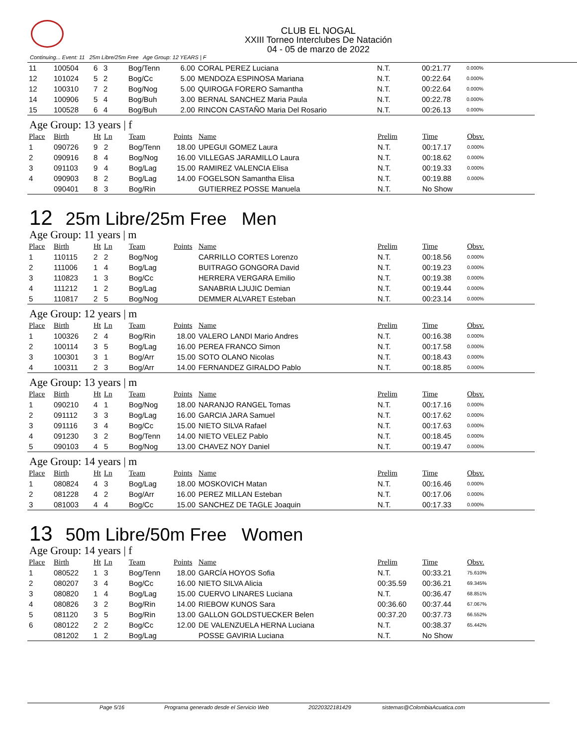CLUB EL NOGAL
XXIII Torneo Interclubes De Natación
04 - 05 de marzo de 2022
Continuing... Event: 11 25m Libre/25m Free Age Group: 12 YEARS | F
| 11 | 100504 | 6 | 3 | Bog/Tenn | 6.00 | CORAL PEREZ Luciana | N.T. | 00:21.77 | 0.000% |
| 12 | 101024 | 5 | 2 | Bog/Cc | 5.00 | MENDOZA ESPINOSA Mariana | N.T. | 00:22.64 | 0.000% |
| 12 | 100310 | 7 | 2 | Bog/Nog | 5.00 | QUIROGA FORERO Samantha | N.T. | 00:22.64 | 0.000% |
| 14 | 100906 | 5 | 4 | Bog/Buh | 3.00 | BERNAL SANCHEZ Maria Paula | N.T. | 00:22.78 | 0.000% |
| 15 | 100528 | 6 | 4 | Bog/Buh | 2.00 | RINCON CASTAÑO Maria Del Rosario | N.T. | 00:26.13 | 0.000% |
Age Group: 13 years | f
| Place | Birth | Ht | Ln | Team | Points | Name | Prelim | Time | Obsv. |
| --- | --- | --- | --- | --- | --- | --- | --- | --- | --- |
| 1 | 090726 | 9 | 2 | Bog/Tenn | 18.00 | UPEGUI GOMEZ Laura | N.T. | 00:17.17 | 0.000% |
| 2 | 090916 | 8 | 4 | Bog/Nog | 16.00 | VILLEGAS JARAMILLO Laura | N.T. | 00:18.62 | 0.000% |
| 3 | 091103 | 9 | 4 | Bog/Lag | 15.00 | RAMIREZ VALENCIA Elisa | N.T. | 00:19.33 | 0.000% |
| 4 | 090903 | 8 | 2 | Bog/Lag | 14.00 | FOGELSON Samantha Elisa | N.T. | 00:19.88 | 0.000% |
| | 090401 | 8 | 3 | Bog/Rin | | GUTIERREZ POSSE Manuela | N.T. | No Show | |
12 25m Libre/25m Free Men
Age Group: 11 years | m
| Place | Birth | Ht | Ln | Team | Points | Name | Prelim | Time | Obsv. |
| --- | --- | --- | --- | --- | --- | --- | --- | --- | --- |
| 1 | 110115 | 2 | 2 | Bog/Nog | | CARRILLO CORTES Lorenzo | N.T. | 00:18.56 | 0.000% |
| 2 | 111006 | 1 | 4 | Bog/Lag | | BUITRAGO GONGORA David | N.T. | 00:19.23 | 0.000% |
| 3 | 110823 | 1 | 3 | Bog/Cc | | HERRERA VERGARA Emilio | N.T. | 00:19.38 | 0.000% |
| 4 | 111212 | 1 | 2 | Bog/Lag | | SANABRIA LJUJIC Demian | N.T. | 00:19.44 | 0.000% |
| 5 | 110817 | 2 | 5 | Bog/Nog | | DEMMER ALVARET Esteban | N.T. | 00:23.14 | 0.000% |
Age Group: 12 years | m
| Place | Birth | Ht | Ln | Team | Points | Name | Prelim | Time | Obsv. |
| --- | --- | --- | --- | --- | --- | --- | --- | --- | --- |
| 1 | 100326 | 2 | 4 | Bog/Rin | 18.00 | VALERO LANDI Mario Andres | N.T. | 00:16.38 | 0.000% |
| 2 | 100114 | 3 | 5 | Bog/Lag | 16.00 | PEREA FRANCO Simon | N.T. | 00:17.58 | 0.000% |
| 3 | 100301 | 3 | 1 | Bog/Arr | 15.00 | SOTO OLANO Nicolas | N.T. | 00:18.43 | 0.000% |
| 4 | 100311 | 2 | 3 | Bog/Arr | 14.00 | FERNANDEZ GIRALDO Pablo | N.T. | 00:18.85 | 0.000% |
Age Group: 13 years | m
| Place | Birth | Ht | Ln | Team | Points | Name | Prelim | Time | Obsv. |
| --- | --- | --- | --- | --- | --- | --- | --- | --- | --- |
| 1 | 090210 | 4 | 1 | Bog/Nog | 18.00 | NARANJO RANGEL Tomas | N.T. | 00:17.16 | 0.000% |
| 2 | 091112 | 3 | 3 | Bog/Lag | 16.00 | GARCIA JARA Samuel | N.T. | 00:17.62 | 0.000% |
| 3 | 091116 | 3 | 4 | Bog/Cc | 15.00 | NIETO SILVA Rafael | N.T. | 00:17.63 | 0.000% |
| 4 | 091230 | 3 | 2 | Bog/Tenn | 14.00 | NIETO VELEZ Pablo | N.T. | 00:18.45 | 0.000% |
| 5 | 090103 | 4 | 5 | Bog/Nog | 13.00 | CHAVEZ NOY Daniel | N.T. | 00:19.47 | 0.000% |
Age Group: 14 years | m
| Place | Birth | Ht | Ln | Team | Points | Name | Prelim | Time | Obsv. |
| --- | --- | --- | --- | --- | --- | --- | --- | --- | --- |
| 1 | 080824 | 4 | 3 | Bog/Lag | 18.00 | MOSKOVICH Matan | N.T. | 00:16.46 | 0.000% |
| 2 | 081228 | 4 | 2 | Bog/Arr | 16.00 | PEREZ MILLAN Esteban | N.T. | 00:17.06 | 0.000% |
| 3 | 081003 | 4 | 4 | Bog/Cc | 15.00 | SANCHEZ DE TAGLE Joaquin | N.T. | 00:17.33 | 0.000% |
13 50m Libre/50m Free Women
Age Group: 14 years | f
| Place | Birth | Ht | Ln | Team | Points | Name | Prelim | Time | Obsv. |
| --- | --- | --- | --- | --- | --- | --- | --- | --- | --- |
| 1 | 080522 | 1 | 3 | Bog/Tenn | 18.00 | GARCÍA HOYOS Sofia | N.T. | 00:33.21 | 75.610% |
| 2 | 080207 | 3 | 4 | Bog/Cc | 16.00 | NIETO SILVA Alicia | 00:35.59 | 00:36.21 | 69.345% |
| 3 | 080820 | 1 | 4 | Bog/Lag | 15.00 | CUERVO LINARES Luciana | N.T. | 00:36.47 | 68.851% |
| 4 | 080826 | 3 | 2 | Bog/Rin | 14.00 | RIEBOW KUNOS Sara | 00:36.60 | 00:37.44 | 67.067% |
| 5 | 081120 | 3 | 5 | Bog/Rin | 13.00 | GALLON GOLDSTUECKER Belen | 00:37.20 | 00:37.73 | 66.552% |
| 6 | 080122 | 2 | 2 | Bog/Cc | 12.00 | DE VALENZUELA HERNA Luciana | N.T. | 00:38.37 | 65.442% |
| | 081202 | 1 | 2 | Bog/Lag | | POSSE GAVIRIA Luciana | N.T. | No Show | |
Page 5/16 Programa generado desde el Servicio Web 20220322181429 sistemas@ColombiaAcuatica.com